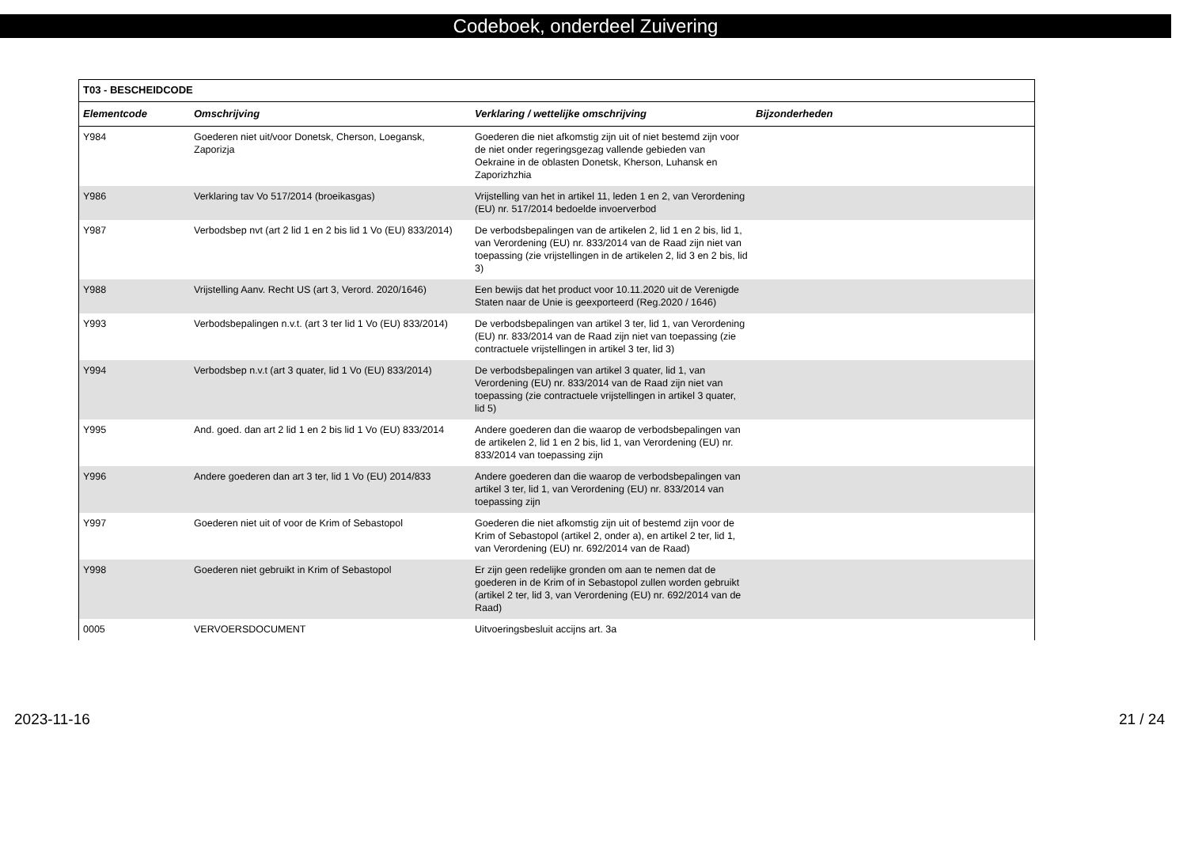Codeboek, onderdeel Zuivering
| T03 - BESCHEIDCODE | | | |
| --- | --- | --- | --- |
| Elementcode | Omschrijving | Verklaring / wettelijke omschrijving | Bijzonderheden |
| Y984 | Goederen niet uit/voor Donetsk, Cherson, Loegansk, Zaporizja | Goederen die niet afkomstig zijn uit of niet bestemd zijn voor de niet onder regeringsgezag vallende gebieden van Oekraine in de oblasten Donetsk, Kherson, Luhansk en Zaporizhzhia | |
| Y986 | Verklaring tav Vo 517/2014 (broeikasgas) | Vrijstelling van het in artikel 11, leden 1 en 2, van Verordening (EU) nr. 517/2014 bedoelde invoerverbod | |
| Y987 | Verbodsbep nvt (art 2 lid 1 en 2 bis lid 1 Vo (EU) 833/2014) | De verbodsbepalingen van de artikelen 2, lid 1 en 2 bis, lid 1, van Verordening (EU) nr. 833/2014 van de Raad zijn niet van toepassing (zie vrijstellingen in de artikelen 2, lid 3 en 2 bis, lid 3) | |
| Y988 | Vrijstelling Aanv. Recht US (art 3, Verord. 2020/1646) | Een bewijs dat het product voor 10.11.2020 uit de Verenigde Staten naar de Unie is geexporteerd (Reg.2020 / 1646) | |
| Y993 | Verbodsbepalingen n.v.t. (art 3 ter lid 1 Vo (EU) 833/2014) | De verbodsbepalingen van artikel 3 ter, lid 1, van Verordening (EU) nr. 833/2014 van de Raad zijn niet van toepassing (zie contractuele vrijstellingen in artikel 3 ter, lid 3) | |
| Y994 | Verbodsbep n.v.t (art 3 quater, lid 1 Vo (EU) 833/2014) | De verbodsbepalingen van artikel 3 quater, lid 1, van Verordening (EU) nr. 833/2014 van de Raad zijn niet van toepassing (zie contractuele vrijstellingen in artikel 3 quater, lid 5) | |
| Y995 | And. goed. dan art 2 lid 1 en 2 bis lid 1 Vo (EU) 833/2014 | Andere goederen dan die waarop de verbodsbepalingen van de artikelen 2, lid 1 en 2 bis, lid 1, van Verordening (EU) nr. 833/2014 van toepassing zijn | |
| Y996 | Andere goederen dan art 3 ter, lid 1 Vo (EU) 2014/833 | Andere goederen dan die waarop de verbodsbepalingen van artikel 3 ter, lid 1, van Verordening (EU) nr. 833/2014 van toepassing zijn | |
| Y997 | Goederen niet uit of voor de Krim of Sebastopol | Goederen die niet afkomstig zijn uit of bestemd zijn voor de Krim of Sebastopol (artikel 2, onder a), en artikel 2 ter, lid 1, van Verordening (EU) nr. 692/2014 van de Raad) | |
| Y998 | Goederen niet gebruikt in Krim of Sebastopol | Er zijn geen redelijke gronden om aan te nemen dat de goederen in de Krim of in Sebastopol zullen worden gebruikt (artikel 2 ter, lid 3, van Verordening (EU) nr. 692/2014 van de Raad) | |
| 0005 | VERVOERSDOCUMENT | Uitvoeringsbesluit accijns art. 3a | |
2023-11-16 21 / 24